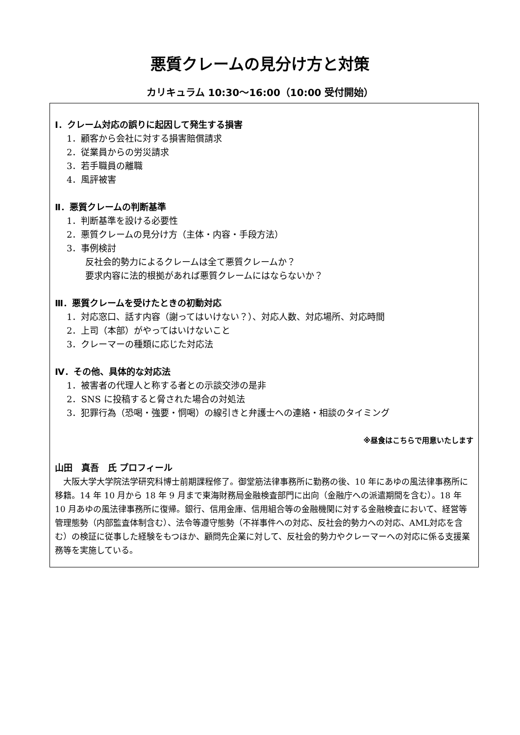悪質クレームの見分け方と対策
カリキュラム 10:30〜16:00（10:00 受付開始）
Ⅰ．クレーム対応の誤りに起因して発生する損害
1．顧客から会社に対する損害賠償請求
2．従業員からの労災請求
3．若手職員の離職
4．風評被害
Ⅱ．悪質クレームの判断基準
1．判断基準を設ける必要性
2．悪質クレームの見分け方（主体・内容・手段方法）
3．事例検討
反社会的勢力によるクレームは全て悪質クレームか？
要求内容に法的根拠があれば悪質クレームにはならないか？
Ⅲ．悪質クレームを受けたときの初動対応
1．対応窓口、話す内容（謝ってはいけない？）、対応人数、対応場所、対応時間
2．上司（本部）がやってはいけないこと
3．クレーマーの種類に応じた対応法
Ⅳ．その他、具体的な対応法
1．被害者の代理人と称する者との示談交渉の是非
2．SNS に投稿すると脅された場合の対処法
3．犯罪行為（恐喝・強要・恫喝）の線引きと弁護士への連絡・相談のタイミング
※昼食はこちらで用意いたします
山田　真吾　氏 プロフィール
大阪大学大学院法学研究科博士前期課程修了。御堂筋法律事務所に勤務の後、10 年にあゆの風法律事務所に移籍。14 年 10 月から 18 年 9 月まで東海財務局金融検査部門に出向（金融庁への派遣期間を含む）。18 年 10 月あゆの風法律事務所に復帰。銀行、信用金庫、信用組合等の金融機関に対する金融検査において、経営等管理態勢（内部監査体制含む）、法令等遵守態勢（不祥事件への対応、反社会的勢力への対応、AML対応を含む）の検証に従事した経験をもつほか、顧問先企業に対して、反社会的勢力やクレーマーへの対応に係る支援業務等を実施している。